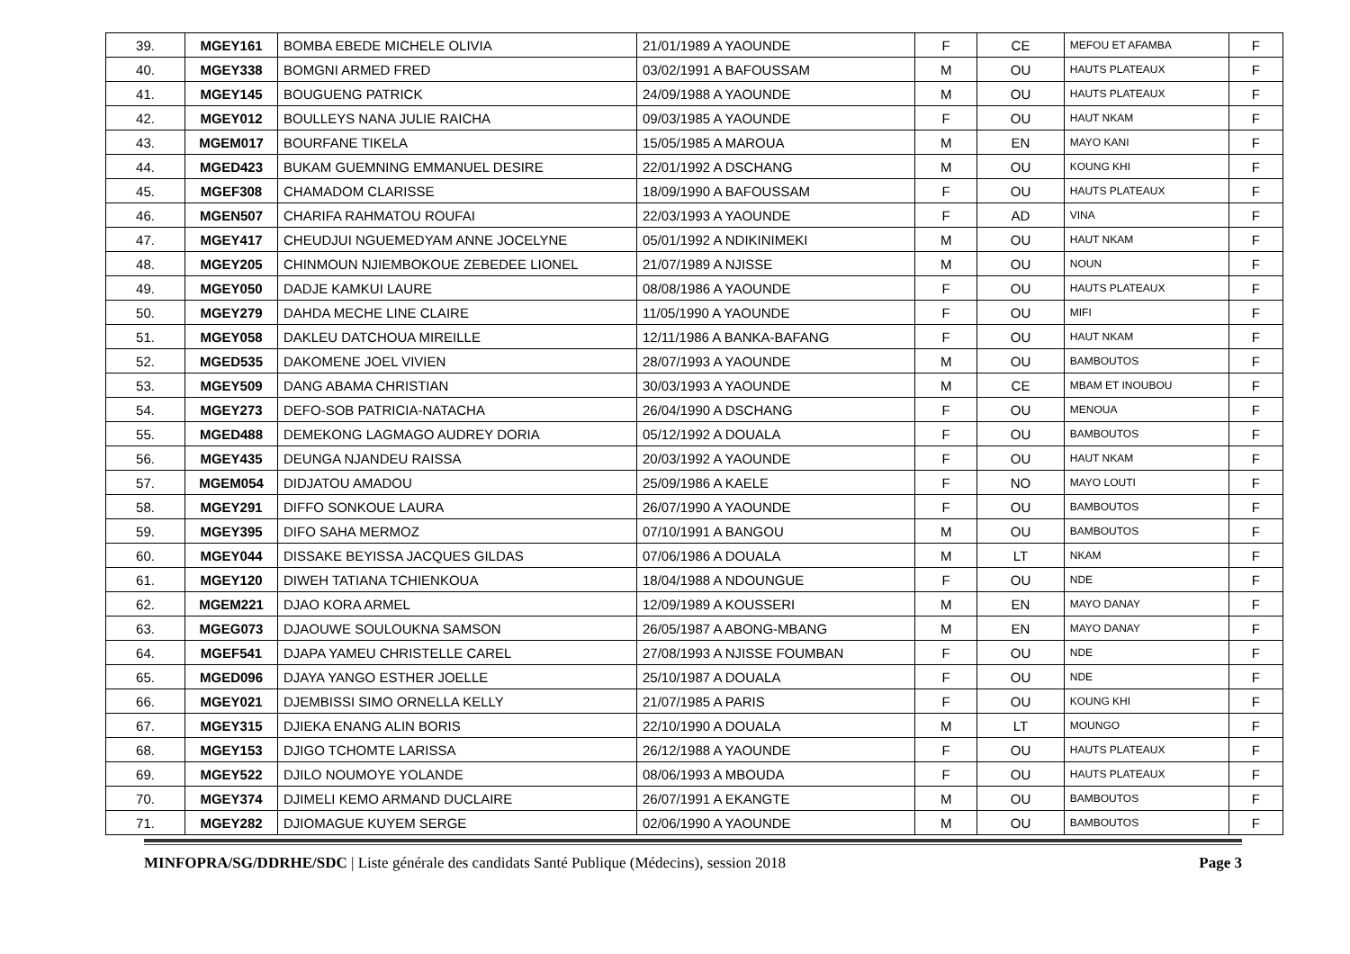| 39. | MGEY161 | BOMBA EBEDE MICHELE OLIVIA | 21/01/1989 A YAOUNDE | F | CE | MEFOU ET AFAMBA | F |
| 40. | MGEY338 | BOMGNI ARMED FRED | 03/02/1991 A BAFOUSSAM | M | OU | HAUTS PLATEAUX | F |
| 41. | MGEY145 | BOUGUENG PATRICK | 24/09/1988 A YAOUNDE | M | OU | HAUTS PLATEAUX | F |
| 42. | MGEY012 | BOULLEYS NANA JULIE RAICHA | 09/03/1985 A YAOUNDE | F | OU | HAUT NKAM | F |
| 43. | MGEM017 | BOURFANE TIKELA | 15/05/1985 A MAROUA | M | EN | MAYO KANI | F |
| 44. | MGED423 | BUKAM GUEMNING EMMANUEL DESIRE | 22/01/1992 A DSCHANG | M | OU | KOUNG KHI | F |
| 45. | MGEF308 | CHAMADOM CLARISSE | 18/09/1990 A BAFOUSSAM | F | OU | HAUTS PLATEAUX | F |
| 46. | MGEN507 | CHARIFA RAHMATOU ROUFAI | 22/03/1993 A YAOUNDE | F | AD | VINA | F |
| 47. | MGEY417 | CHEUDJUI NGUEMEDYAM ANNE JOCELYNE | 05/01/1992 A NDIKINIMEKI | M | OU | HAUT NKAM | F |
| 48. | MGEY205 | CHINMOUN NJIEMBOKOUE ZEBEDEE LIONEL | 21/07/1989 A NJISSE | M | OU | NOUN | F |
| 49. | MGEY050 | DADJE KAMKUI LAURE | 08/08/1986 A YAOUNDE | F | OU | HAUTS PLATEAUX | F |
| 50. | MGEY279 | DAHDA MECHE LINE CLAIRE | 11/05/1990 A YAOUNDE | F | OU | MIFI | F |
| 51. | MGEY058 | DAKLEU DATCHOUA MIREILLE | 12/11/1986 A BANKA-BAFANG | F | OU | HAUT NKAM | F |
| 52. | MGED535 | DAKOMENE JOEL VIVIEN | 28/07/1993 A YAOUNDE | M | OU | BAMBOUTOS | F |
| 53. | MGEY509 | DANG ABAMA CHRISTIAN | 30/03/1993 A YAOUNDE | M | CE | MBAM ET INOUBOU | F |
| 54. | MGEY273 | DEFO-SOB PATRICIA-NATACHA | 26/04/1990 A DSCHANG | F | OU | MENOUA | F |
| 55. | MGED488 | DEMEKONG LAGMAGO AUDREY DORIA | 05/12/1992 A DOUALA | F | OU | BAMBOUTOS | F |
| 56. | MGEY435 | DEUNGA NJANDEU RAISSA | 20/03/1992 A YAOUNDE | F | OU | HAUT NKAM | F |
| 57. | MGEM054 | DIDJATOU AMADOU | 25/09/1986 A KAELE | F | NO | MAYO LOUTI | F |
| 58. | MGEY291 | DIFFO SONKOUE LAURA | 26/07/1990 A YAOUNDE | F | OU | BAMBOUTOS | F |
| 59. | MGEY395 | DIFO SAHA MERMOZ | 07/10/1991 A BANGOU | M | OU | BAMBOUTOS | F |
| 60. | MGEY044 | DISSAKE BEYISSA JACQUES GILDAS | 07/06/1986 A DOUALA | M | LT | NKAM | F |
| 61. | MGEY120 | DIWEH TATIANA TCHIENKOUA | 18/04/1988 A NDOUNGUE | F | OU | NDE | F |
| 62. | MGEM221 | DJAO KORA ARMEL | 12/09/1989 A KOUSSERI | M | EN | MAYO DANAY | F |
| 63. | MGEG073 | DJAOUWE SOULOUKNA SAMSON | 26/05/1987 A ABONG-MBANG | M | EN | MAYO DANAY | F |
| 64. | MGEF541 | DJAPA YAMEU CHRISTELLE CAREL | 27/08/1993 A NJISSE FOUMBAN | F | OU | NDE | F |
| 65. | MGED096 | DJAYA YANGO ESTHER JOELLE | 25/10/1987 A DOUALA | F | OU | NDE | F |
| 66. | MGEY021 | DJEMBISSI SIMO ORNELLA KELLY | 21/07/1985 A PARIS | F | OU | KOUNG KHI | F |
| 67. | MGEY315 | DJIEKA ENANG ALIN BORIS | 22/10/1990 A DOUALA | M | LT | MOUNGO | F |
| 68. | MGEY153 | DJIGO TCHOMTE LARISSA | 26/12/1988 A YAOUNDE | F | OU | HAUTS PLATEAUX | F |
| 69. | MGEY522 | DJILO NOUMOYE YOLANDE | 08/06/1993 A MBOUDA | F | OU | HAUTS PLATEAUX | F |
| 70. | MGEY374 | DJIMELI KEMO ARMAND DUCLAIRE | 26/07/1991 A EKANGTE | M | OU | BAMBOUTOS | F |
| 71. | MGEY282 | DJIOMAGUE KUYEM SERGE | 02/06/1990 A YAOUNDE | M | OU | BAMBOUTOS | F |
MINFOPRA/SG/DDRHE/SDC | Liste générale des candidats Santé Publique (Médecins), session 2018 Page 3